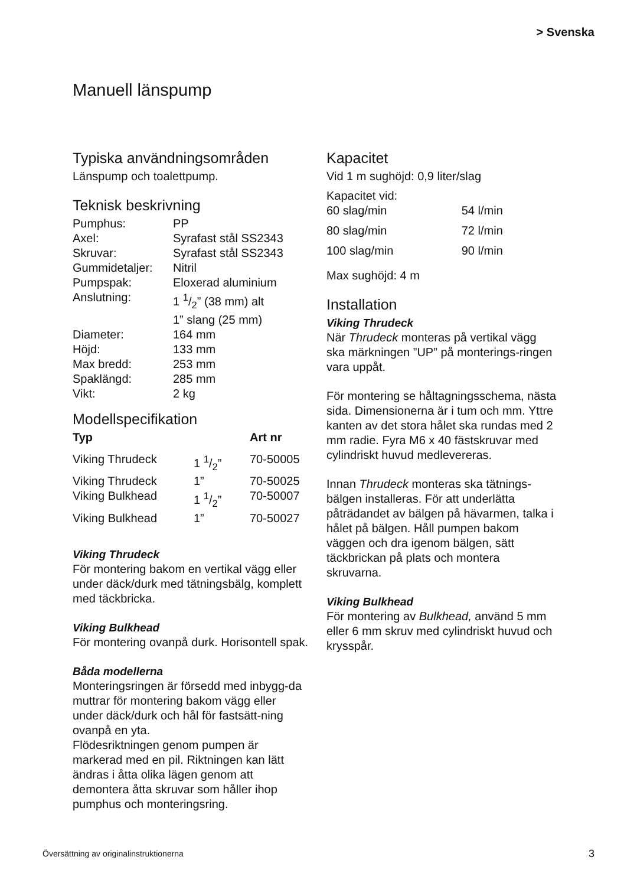> Svenska
Manuell länspump
Typiska användningsområden
Länspump och toalettpump.
Teknisk beskrivning
| Pumphus: | PP |
| Axel: | Syrafast stål SS2343 |
| Skruvar: | Syrafast stål SS2343 |
| Gummidetaljer: | Nitril |
| Pumpspak: | Eloxerad aluminium |
| Anslutning: | 1 1/2” (38 mm) alt 1” slang (25 mm) |
| Diameter: | 164 mm |
| Höjd: | 133 mm |
| Max bredd: | 253 mm |
| Spaklängd: | 285 mm |
| Vikt: | 2 kg |
Modellspecifikation
| Typ | | Art nr |
| --- | --- | --- |
| Viking Thrudeck | 1 1/2” | 70-50005 |
| Viking Thrudeck | 1” | 70-50025 |
| Viking Bulkhead | 1 1/2” | 70-50007 |
| Viking Bulkhead | 1” | 70-50027 |
Viking Thrudeck
För montering bakom en vertikal vägg eller under däck/durk med tätningsbälg, komplett med täckbricka.
Viking Bulkhead
För montering ovanpå durk. Horisontell spak.
Båda modellerna
Monteringsringen är försedd med inbygg-da muttrar för montering bakom vägg eller under däck/durk och hål för fastsätt-ning ovanpå en yta.
Flödesriktningen genom pumpen är markerad med en pil. Riktningen kan lätt ändras i åtta olika lägen genom att demontera åtta skruvar som håller ihop pumphus och monteringsring.
Kapacitet
Vid 1 m sughöjd: 0,9 liter/slag
| Kapacitet vid: | |
| 60 slag/min | 54 l/min |
| 80 slag/min | 72 l/min |
| 100 slag/min | 90 l/min |
Max sughöjd: 4 m
Installation
Viking Thrudeck
När Thrudeck monteras på vertikal vägg ska märkningen ”UP” på monterings-ringen vara uppåt.
För montering se håltagningsschema, nästa sida. Dimensionerna är i tum och mm. Yttre kanten av det stora hålet ska rundas med 2 mm radie. Fyra M6 x 40 fästskruvar med cylindriskt huvud medlevereras.
Innan Thrudeck monteras ska tätnings-bälgen installeras. För att underlätta påträdandet av bälgen på hävarmen, talka i hålet på bälgen. Håll pumpen bakom väggen och dra igenom bälgen, sätt täckbrickan på plats och montera skruvarna.
Viking Bulkhead
För montering av Bulkhead, använd 5 mm eller 6 mm skruv med cylindriskt huvud och krysspår.
Översättning av originalinstruktionerna 3